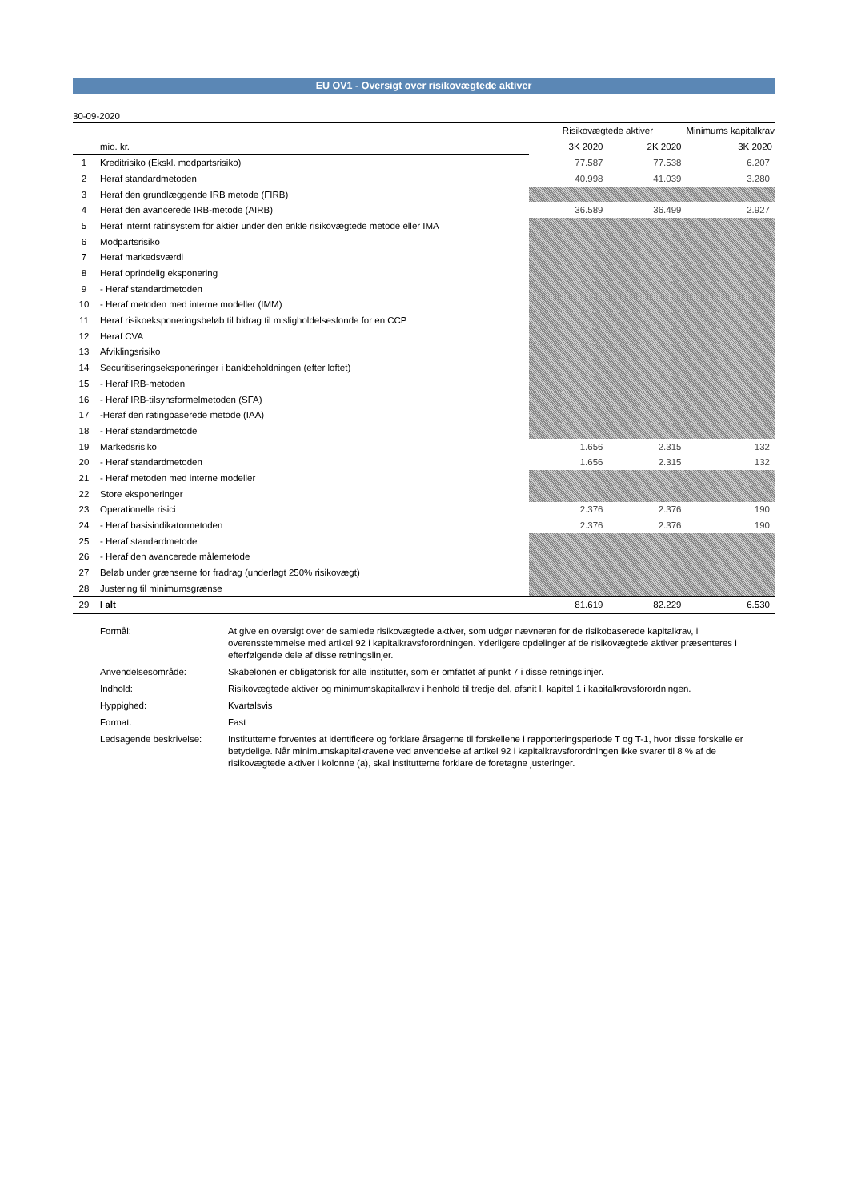EU OV1 - Oversigt over risikovægtede aktiver
30-09-2020
| | | Risikovægtede aktiver | | Minimums kapitalkrav |
| | mio. kr. | 3K 2020 | 2K 2020 | 3K 2020 |
| 1 | Kreditrisiko (Ekskl. modpartsrisiko) | 77.587 | 77.538 | 6.207 |
| 2 | Heraf standardmetoden | 40.998 | 41.039 | 3.280 |
| 3 | Heraf den grundlæggende IRB metode (FIRB) | | | |
| 4 | Heraf den avancerede IRB-metode (AIRB) | 36.589 | 36.499 | 2.927 |
| 5 | Heraf internt ratinsystem for aktier under den enkle risikovægtede metode eller IMA | | | |
| 6 | Modpartsrisiko | | | |
| 7 | Heraf markedsværdi | | | |
| 8 | Heraf oprindelig eksponering | | | |
| 9 | - Heraf standardmetoden | | | |
| 10 | - Heraf metoden med interne modeller (IMM) | | | |
| 11 | Heraf risikoeksponeringsbeløb til bidrag til misligholdelsesfonde for en CCP | | | |
| 12 | Heraf CVA | | | |
| 13 | Afviklingsrisiko | | | |
| 14 | Securitiseringseksponeringer i bankbeholdningen (efter loftet) | | | |
| 15 | - Heraf IRB-metoden | | | |
| 16 | - Heraf IRB-tilsynsformelmetoden (SFA) | | | |
| 17 | -Heraf den ratingbaserede metode (IAA) | | | |
| 18 | - Heraf standardmetode | | | |
| 19 | Markedsrisiko | 1.656 | 2.315 | 132 |
| 20 | - Heraf standardmetoden | 1.656 | 2.315 | 132 |
| 21 | - Heraf metoden med interne modeller | | | |
| 22 | Store eksponeringer | | | |
| 23 | Operationelle risici | 2.376 | 2.376 | 190 |
| 24 | - Heraf basisindikatormetoden | 2.376 | 2.376 | 190 |
| 25 | - Heraf standardmetode | | | |
| 26 | - Heraf den avancerede målemetode | | | |
| 27 | Beløb under grænserne for fradrag (underlagt 250% risikovægt) | | | |
| 28 | Justering til minimumsgrænse | | | |
| 29 | I alt | 81.619 | 82.229 | 6.530 |
Formål: At give en oversigt over de samlede risikovægtede aktiver, som udgør nævneren for de risikobaserede kapitalkrav, i overensstemmelse med artikel 92 i kapitalkravsforordningen. Yderligere opdelinger af de risikovægtede aktiver præsenteres i efterfølgende dele af disse retningslinjer.
Anvendelsesområde: Skabelonen er obligatorisk for alle institutter, som er omfattet af punkt 7 i disse retningslinjer.
Indhold: Risikovægtede aktiver og minimumskapitalkrav i henhold til tredje del, afsnit I, kapitel 1 i kapitalkravsforordningen.
Hyppighed: Kvartalsvis
Format: Fast
Ledsagende beskrivelse: Institutterne forventes at identificere og forklare årsagerne til forskellene i rapporteringsperiode T og T-1, hvor disse forskelle er betydelige. Når minimumskapitalkravene ved anvendelse af artikel 92 i kapitalkravsforordningen ikke svarer til 8 % af de risikovægtede aktiver i kolonne (a), skal institutterne forklare de foretagne justeringer.